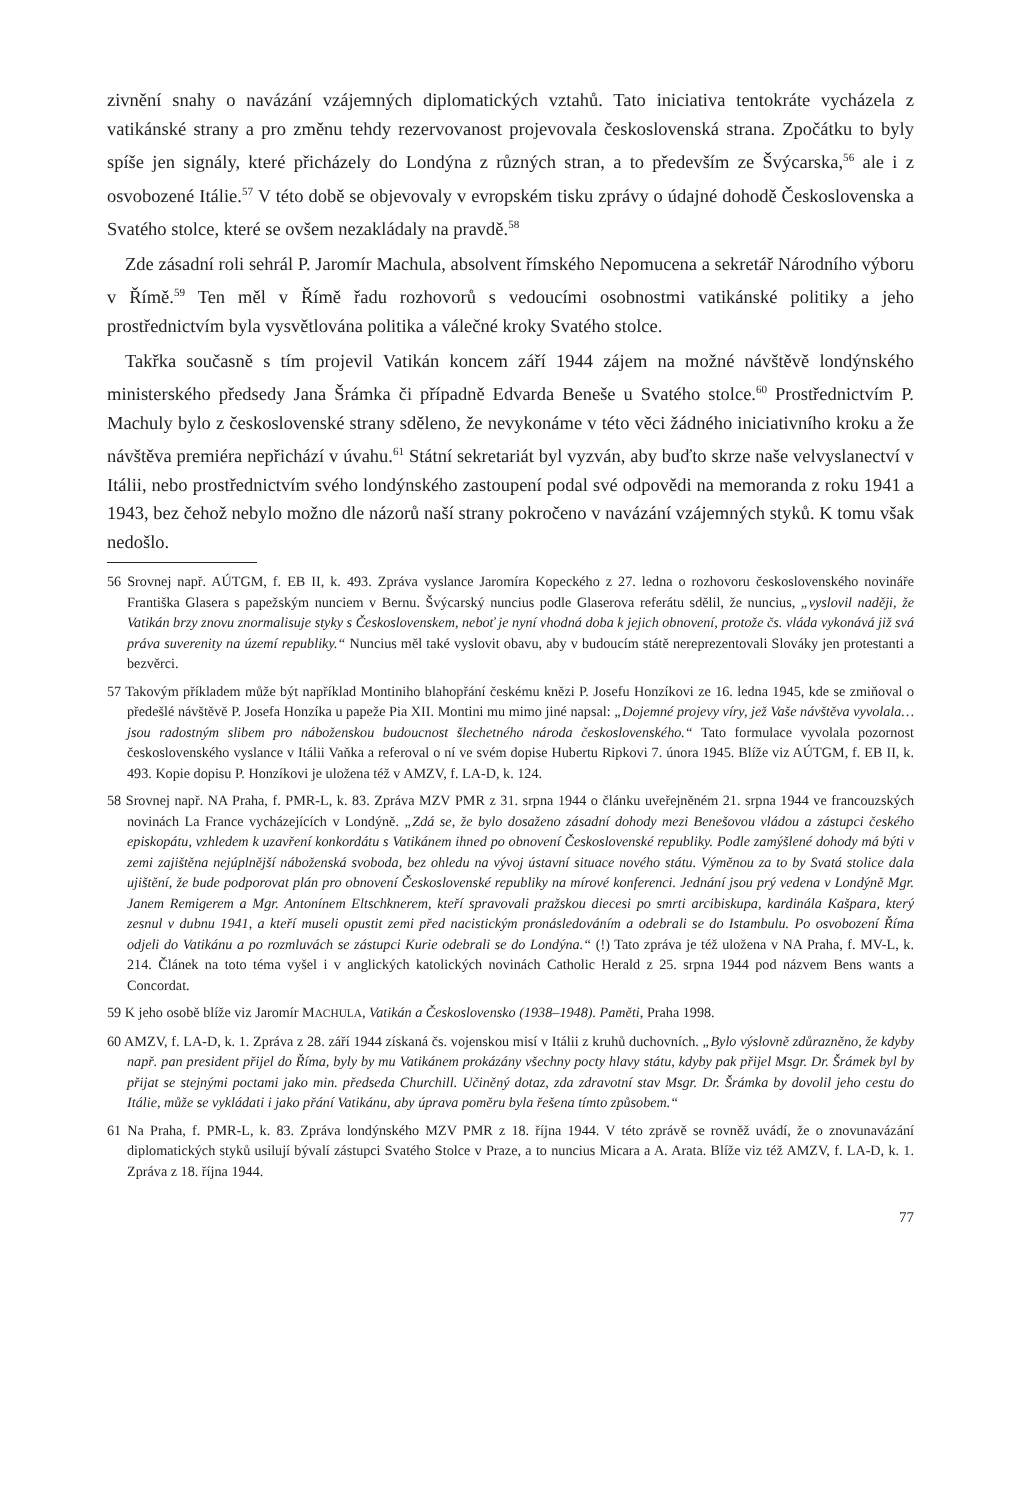zivnění snahy o navázání vzájemných diplomatických vztahů. Tato iniciativa tentokráte vycházela z vatikánské strany a pro změnu tehdy rezervovanost projevovala českoslo­venská strana. Zpočátku to byly spíše jen signály, které přicházely do Londýna z různých stran, a to především ze Švýcarska,<sup>56</sup> ale i z osvobozené Itálie.<sup>57</sup> V této době se objevovaly v evropském tisku zprávy o údajné dohodě Československa a Svatého stolce, které se ov­šem nezakládaly na pravdě.<sup>58</sup>
Zde zásadní roli sehrál P. Jaromír Machula, absolvent římského Nepomucena a sekretář Národního výboru v Římě.<sup>59</sup> Ten měl v Římě řadu rozhovorů s vedoucími osobnostmi vati­kánské politiky a jeho prostřednictvím byla vysvětlována politika a válečné kroky Svatého stolce.
Takřka současně s tím projevil Vatikán koncem září 1944 zájem na možné návštěvě lon­dýnského ministerského předsedy Jana Šrámka či případně Edvarda Beneše u Svatého stol­ce.<sup>60</sup> Prostřednictvím P. Machuly bylo z československé strany sděleno, že nevykonáme v této věci žádného iniciativního kroku a že návštěva premiéra nepřichází v úvahu.<sup>61</sup> Státní sekretariát byl vyzván, aby buďto skrze naše velvyslanectví v Itálii, nebo prostřednictvím svého londýnského zastoupení podal své odpovědi na memoranda z roku 1941 a 1943, bez čehož nebylo možno dle názorů naší strany pokročeno v navázání vzájemných styků. K tomu však nedošlo.
56 Srovnej např. AÚTGM, f. EB II, k. 493. Zpráva vyslance Jaromíra Kopeckého z 27. ledna o rozhovoru československého novináře Františka Glasera s papežským nunciem v Bernu. Švýcarský nuncius podle Glaserova referátu sdělil, že nuncius, „vyslovil naději, že Vatikán brzy znovu znormalisuje styky s Československem, neboť je nyní vhodná doba k jejich obnovení, protože čs. vláda vykonává již svá práva suverenity na území republiky.“ Nuncius měl také vyslovit obavu, aby v budoucím státě nereprezentovali Slováky jen protestanti a bezvěrci.
57 Takovým příkladem může být například Montiniho blahopřání českému knězi P. Josefu Honzíkovi ze 16. ledna 1945, kde se zmiňoval o předešlé návštěvě P. Josefa Honzíka u papeže Pia XII. Montini mu mimo jiné napsal: „Dojemné projevy víry, jež Vaše návštěva vyvolala… jsou radostným slibem pro náboženskou budoucnost šlechetného národa československého.“ Tato formulace vyvolala pozornost československého vyslance v Itálii Vaňka a referoval o ní ve svém dopise Hubertu Ripkovi 7. února 1945. Blíže viz AÚTGM, f. EB II, k. 493. Kopie dopisu P. Honzíkovi je uložena též v AMZV, f. LA-D, k. 124.
58 Srovnej např. NA Praha, f. PMR-L, k. 83. Zpráva MZV PMR z 31. srpna 1944 o článku uveřejněném 21. srpna 1944 ve francouzských novinách La France vycházejících v Londýně. „Zdá se, že bylo dosaženo zásadní dohody mezi Benešovou vládou a zástupci českého episkopátu, vzhledem k uzavření konkordátu s Vatikánem ihned po obnovení Československé republiky. Podle zamýšlené dohody má býti v zemi zajištěna nejúplnější náboženská svoboda, bez ohledu na vývoj ústavní situace nového státu. Výměnou za to by Svatá stolice dala ujištění, že bude podporovat plán pro obnovení Československé republiky na mírové konferenci. Jednání jsou prý vedena v Londýně Mgr. Janem Remigerem a Mgr. Antonínem Eltschknerem, kteří spravovali pražskou diecesi po smrti arcibiskupa, kardinála Kašpara, který zesnul v dubnu 1941, a kteří museli opustit zemi před nacistickým pronásledováním a odebrali se do Istambulu. Po osvobození Říma odjeli do Vatikánu a po rozmluvách se zástupci Kurie odebrali se do Londýna.“ (!) Tato zpráva je též uložena v NA Praha, f. MV-L, k. 214. Článek na toto téma vyšel i v anglických katolických novinách Catholic Herald z 25. srpna 1944 pod názvem Bens wants a Concordat.
59 K jeho osobě blíže viz Jaromír MACHULA, Vatikán a Československo (1938–1948). Paměti, Praha 1998.
60 AMZV, f. LA-D, k. 1. Zpráva z 28. září 1944 získaná čs. vojenskou misí v Itálii z kruhů duchovních. „Bylo výslovně zdůrazněno, že kdyby např. pan president přijel do Říma, byly by mu Vatikánem prokázány všechny pocty hlavy státu, kdyby pak přijel Msgr. Dr. Šrámek byl by přijat se stejnými poctami jako min. předseda Churchill. Učiněný dotaz, zda zdravotní stav Msgr. Dr. Šrámka by dovolil jeho cestu do Itálie, může se vykládati i jako přání Vatikánu, aby úprava poměru byla řešena tímto způsobem.“
61 Na Praha, f. PMR-L, k. 83. Zpráva londýnského MZV PMR z 18. října 1944. V této zprávě se rovněž uvádí, že o znovunavázání diplomatických styků usilují bývalí zástupci Svatého Stolce v Praze, a to nuncius Micara a A. Arata. Blíže viz též AMZV, f. LA-D, k. 1. Zpráva z 18. října 1944.
77